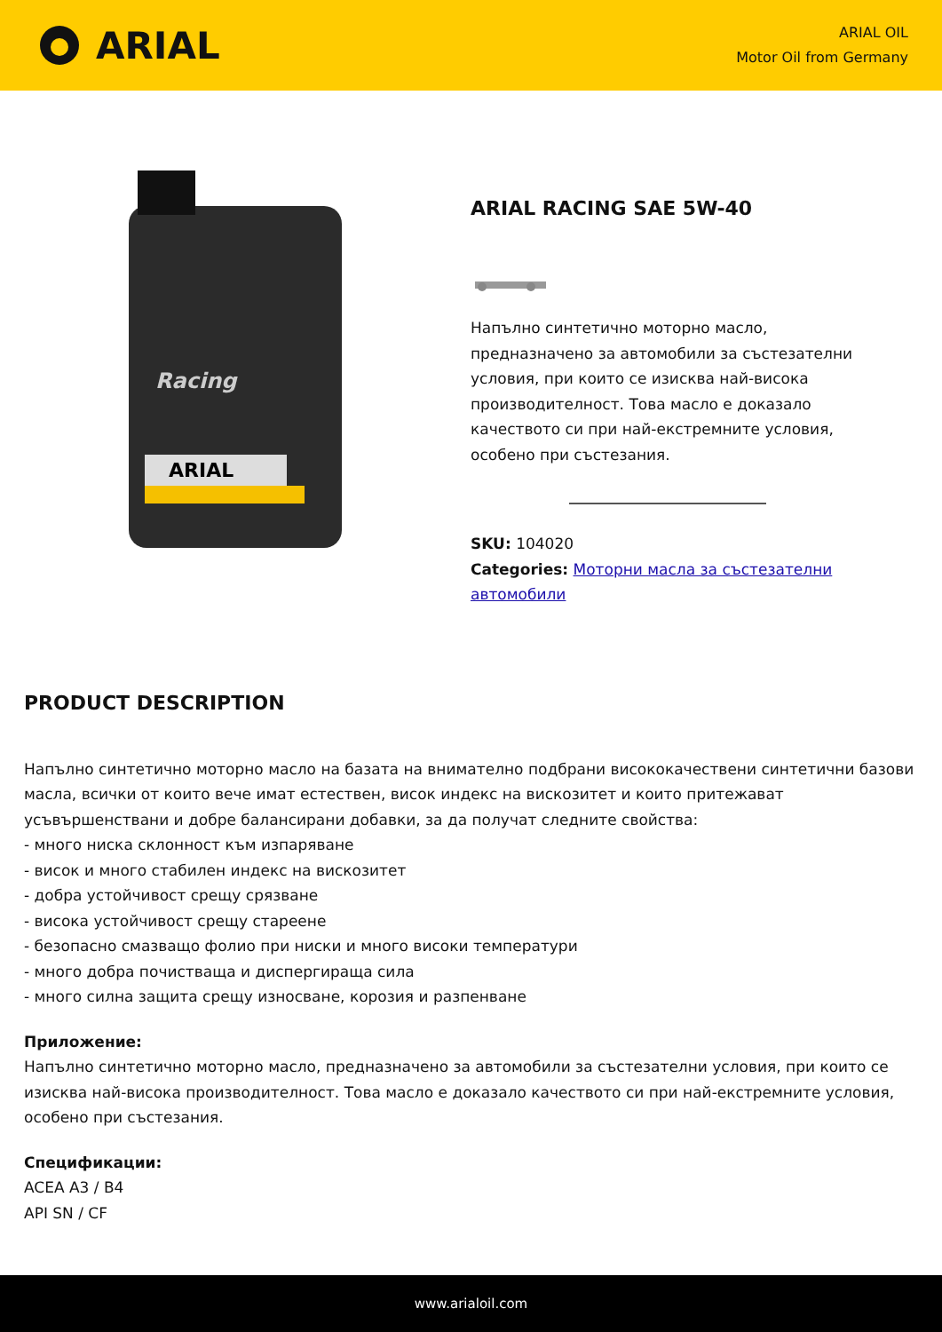ARIAL
ARIAL OIL
Motor Oil from Germany
Racing
ARIAL
ARIAL RACING SAE 5W-40
Напълно синтетично моторно масло, предназначено за автомобили за състезателни условия, при които се изисква най-висока производителност. Това масло е доказало качеството си при най-екстремните условия, особено при състезания.
SKU: 104020
Categories: Моторни масла за състезателни автомобили
PRODUCT DESCRIPTION
Напълно синтетично моторно масло на базата на внимателно подбрани висококачествени синтетични базови масла, всички от които вече имат естествен, висок индекс на вискозитет и които притежават усъвършенствани и добре балансирани добавки, за да получат следните свойства:
- много ниска склонност към изпаряване
- висок и много стабилен индекс на вискозитет
- добра устойчивост срещу срязване
- висока устойчивост срещу стареене
- безопасно смазващо фолио при ниски и много високи температури
- много добра почистваща и диспергираща сила
- много силна защита срещу износване, корозия и разпенване
Приложение:
Напълно синтетично моторно масло, предназначено за автомобили за състезателни условия, при които се изисква най-висока производителност. Това масло е доказало качеството си при най-екстремните условия, особено при състезания.
Спецификации:
ACEA A3 / B4
API SN / CF
www.arialoil.com